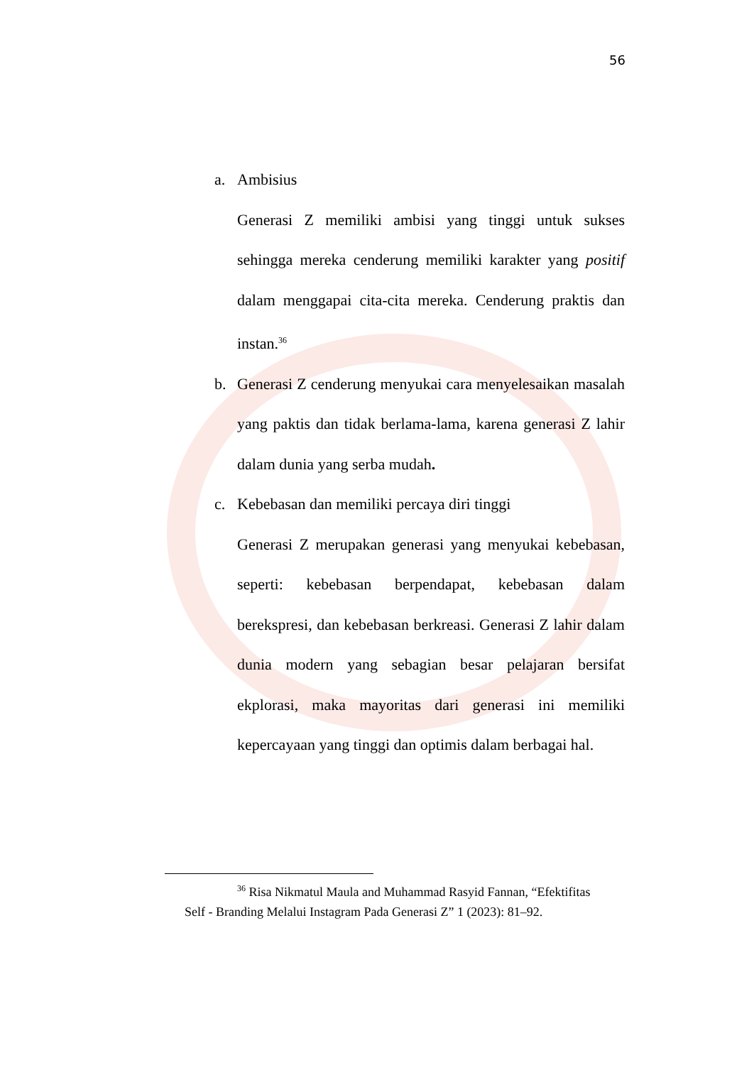56
a. Ambisius
Generasi Z memiliki ambisi yang tinggi untuk sukses sehingga mereka cenderung memiliki karakter yang positif dalam menggapai cita-cita mereka. Cenderung praktis dan instan.<sup>36</sup>
b. Generasi Z cenderung menyukai cara menyelesaikan masalah yang paktis dan tidak berlama-lama, karena generasi Z lahir dalam dunia yang serba mudah.
c. Kebebasan dan memiliki percaya diri tinggi
Generasi Z merupakan generasi yang menyukai kebebasan, seperti: kebebasan berpendapat, kebebasan dalam berekspresi, dan kebebasan berkreasi. Generasi Z lahir dalam dunia modern yang sebagian besar pelajaran bersifat ekplorasi, maka mayoritas dari generasi ini memiliki kepercayaan yang tinggi dan optimis dalam berbagai hal.
<sup>36</sup> Risa Nikmatul Maula and Muhammad Rasyid Fannan, “Efektifitas
Self - Branding Melalui Instagram Pada Generasi Z” 1 (2023): 81–92.